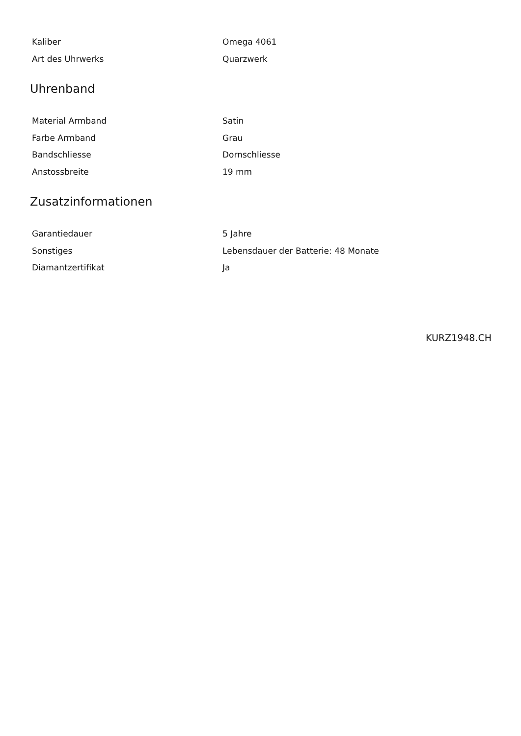| Kaliber | Omega 4061 |
| Art des Uhrwerks | Quarzwerk |
Uhrenband
| Material Armband | Satin |
| Farbe Armband | Grau |
| Bandschliesse | Dornschliesse |
| Anstossbreite | 19 mm |
Zusatzinformationen
| Garantiedauer | 5 Jahre |
| Sonstiges | Lebensdauer der Batterie: 48 Monate |
| Diamantzertifikat | Ja |
KURZ1948.CH